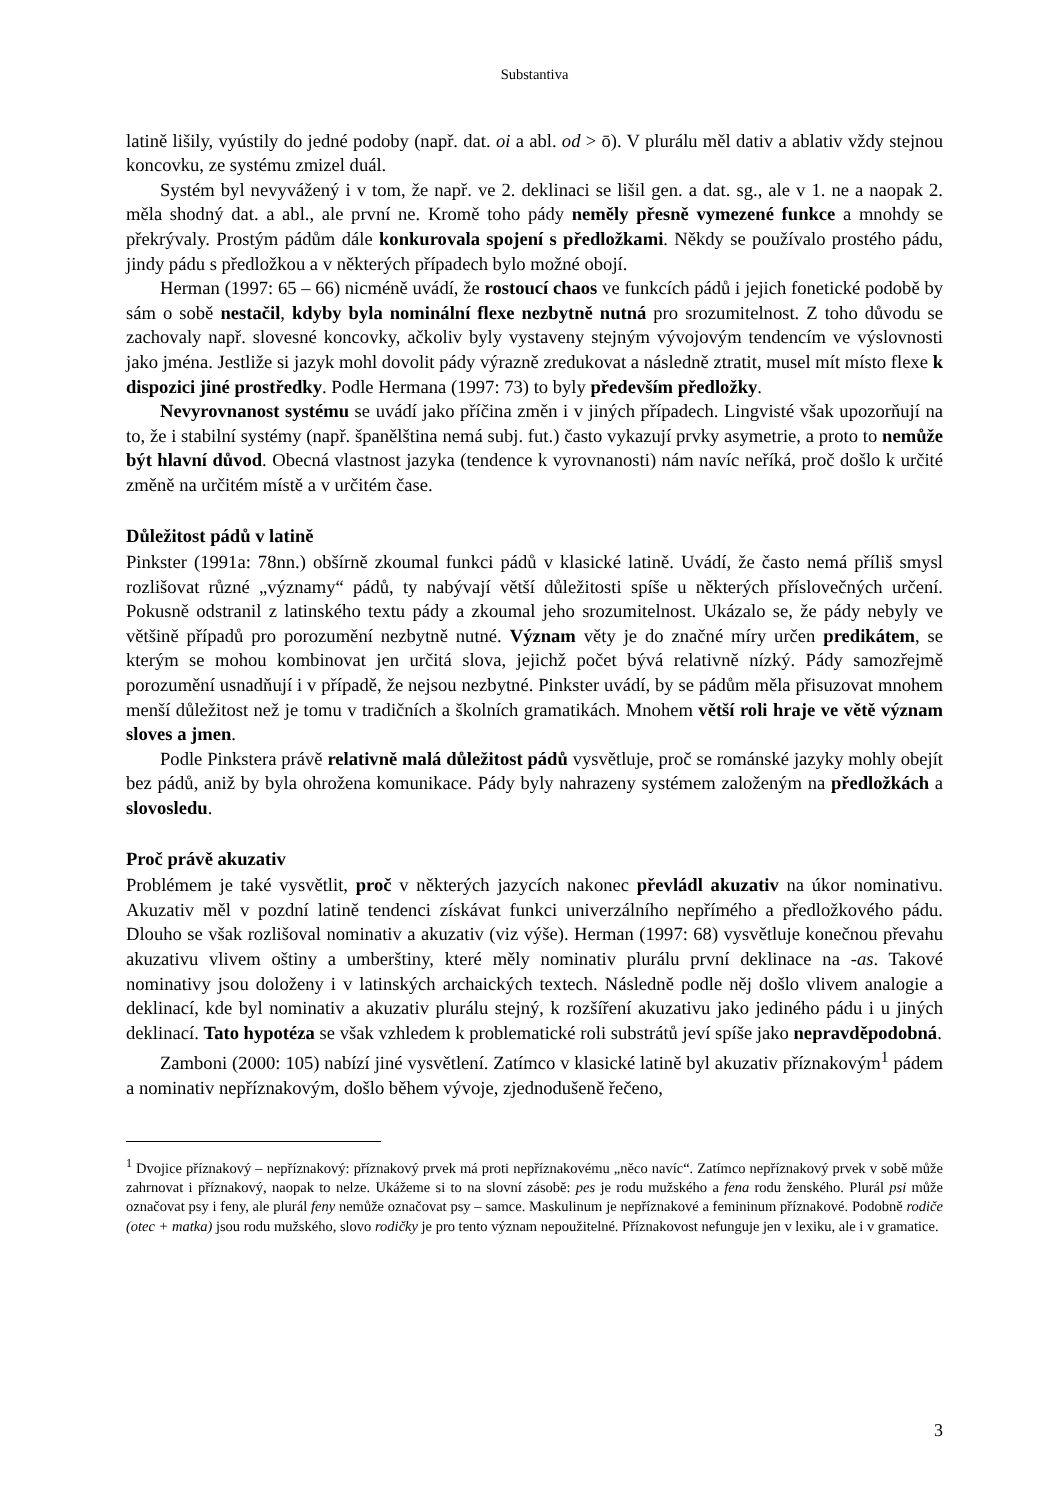Substantiva
latině lišily, vyústily do jedné podoby (např. dat. oi a abl. od > ō). V plurálu měl dativ a ablativ vždy stejnou koncovku, ze systému zmizel duál.
Systém byl nevyvážený i v tom, že např. ve 2. deklinaci se lišil gen. a dat. sg., ale v 1. ne a naopak 2. měla shodný dat. a abl., ale první ne. Kromě toho pády neměly přesně vymezené funkce a mnohdy se překrývaly. Prostým pádům dále konkurovala spojení s předložkami. Někdy se používalo prostého pádu, jindy pádu s předložkou a v některých případech bylo možné obojí.
Herman (1997: 65 – 66) nicméně uvádí, že rostoucí chaos ve funkcích pádů i jejich fonetické podobě by sám o sobě nestačil, kdyby byla nominální flexe nezbytně nutná pro srozumitelnost. Z toho důvodu se zachovaly např. slovesné koncovky, ačkoliv byly vystaveny stejným vývojovým tendencím ve výslovnosti jako jména. Jestliže si jazyk mohl dovolit pády výrazně zredukovat a následně ztratit, musel mít místo flexe k dispozici jiné prostředky. Podle Hermana (1997: 73) to byly především předložky.
Nevyrovnanost systému se uvádí jako příčina změn i v jiných případech. Lingvisté však upozorňují na to, že i stabilní systémy (např. španělština nemá subj. fut.) často vykazují prvky asymetrie, a proto to nemůže být hlavní důvod. Obecná vlastnost jazyka (tendence k vyrovnanosti) nám navíc neříká, proč došlo k určité změně na určitém místě a v určitém čase.
Důležitost pádů v latině
Pinkster (1991a: 78nn.) obšírně zkoumal funkci pádů v klasické latině. Uvádí, že často nemá příliš smysl rozlišovat různé „významy“ pádů, ty nabývají větší důležitosti spíše u některých příslovečných určení. Pokusně odstranil z latinského textu pády a zkoumal jeho srozumitelnost. Ukázalo se, že pády nebyly ve většině případů pro porozumění nezbytně nutné. Význam věty je do značné míry určen predikátem, se kterým se mohou kombinovat jen určitá slova, jejichž počet bývá relativně nízký. Pády samozřejmě porozumění usnadňují i v případě, že nejsou nezbytné. Pinkster uvádí, by se pádům měla přisuzovat mnohem menší důležitost než je tomu v tradičních a školních gramatikách. Mnohem větší roli hraje ve větě význam sloves a jmen.
Podle Pinkstera právě relativně malá důležitost pádů vysvětluje, proč se románské jazyky mohly obejít bez pádů, aniž by byla ohrožena komunikace. Pády byly nahrazeny systémem založeným na předložkách a slovosledu.
Proč právě akuzativ
Problémem je také vysvětlit, proč v některých jazycích nakonec převládl akuzativ na úkor nominativu. Akuzativ měl v pozdní latině tendenci získávat funkci univerzálního nepřímého a předložkového pádu. Dlouho se však rozlišoval nominativ a akuzativ (viz výše). Herman (1997: 68) vysvětluje konečnou převahu akuzativu vlivem oštiny a umberštiny, které měly nominativ plurálu první deklinace na -as. Takové nominativy jsou doloženy i v latinských archaických textech. Následně podle něj došlo vlivem analogie a deklinací, kde byl nominativ a akuzativ plurálu stejný, k rozšíření akuzativu jako jediného pádu i u jiných deklinací. Tato hypotéza se však vzhledem k problematické roli substrátů jeví spíše jako nepravděpodobná.
Zamboni (2000: 105) nabízí jiné vysvětlení. Zatímco v klasické latině byl akuzativ příznakovým<sup>1</sup> pádem a nominativ nepříznakovým, došlo během vývoje, zjednodušeně řečeno,
<sup>1</sup> Dvojice příznakový – nepříznakový: příznakový prvek má proti nepříznakovému „něco navíc“. Zatímco nepříznakový prvek v sobě může zahrnovat i příznakový, naopak to nelze. Ukážeme si to na slovní zásobě: pes je rodu mužského a fena rodu ženského. Plurál psi může označovat psy i feny, ale plurál feny nemůže označovat psy – samce. Maskulinum je nepříznakové a femininum příznakové. Podobně rodiče (otec + matka) jsou rodu mužského, slovo rodičky je pro tento význam nepoužitelné. Příznakovost nefunguje jen v lexiku, ale i v gramatice.
3